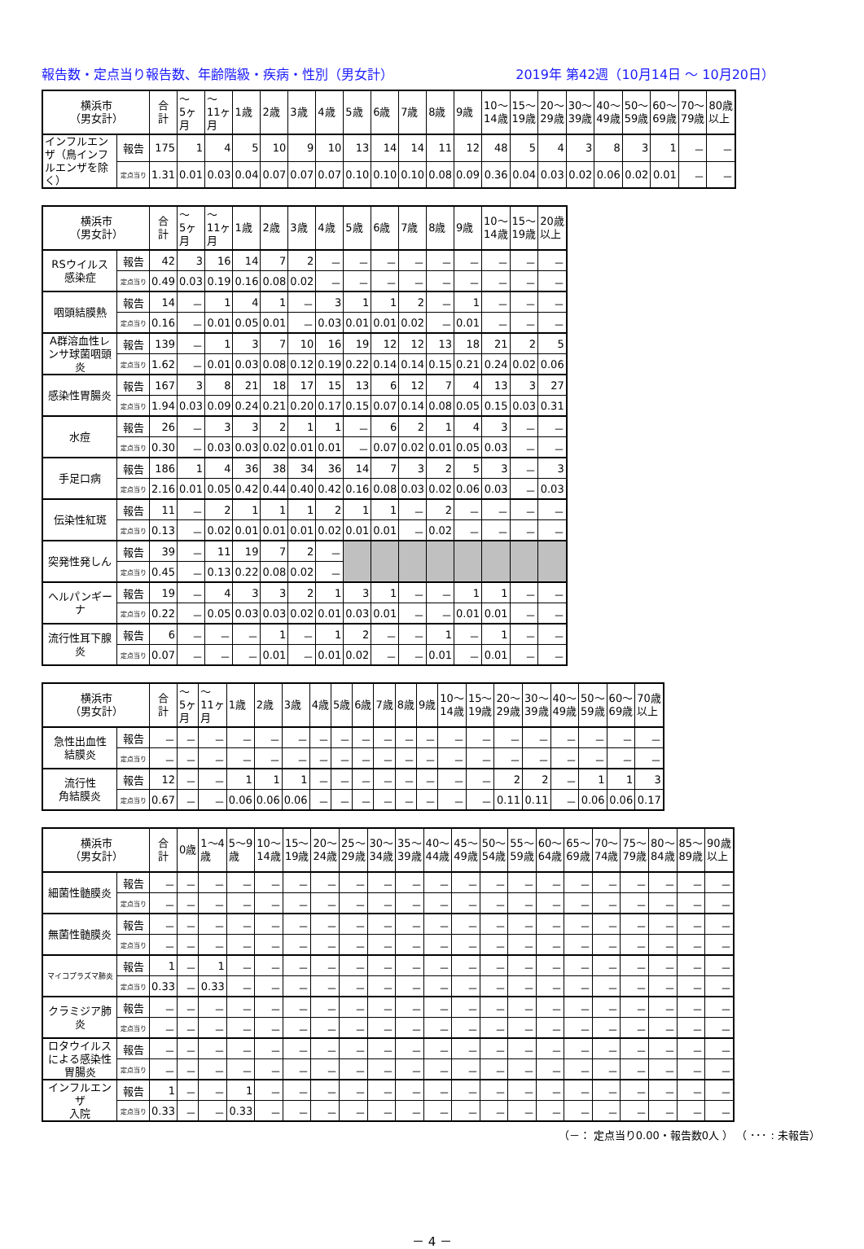報告数・定点当り報告数、年齢階級・疾病・性別（男女計） 2019年 第42週（10月14日 ～ 10月20日）
| 横浜市 （男女計） | | 合 計 | ～ 5ヶ 月 | ～ 11ヶ 月 | 1歳 | 2歳 | 3歳 | 4歳 | 5歳 | 6歳 | 7歳 | 8歳 | 9歳 | 10～ 14歳 | 15～ 19歳 | 20～ 29歳 | 30～ 39歳 | 40～ 49歳 | 50～ 59歳 | 60～ 69歳 | 70～ 79歳 | 80歳 以上 |
| --- | --- | --- | --- | --- | --- | --- | --- | --- | --- | --- | --- | --- | --- | --- | --- | --- | --- | --- | --- | --- | --- | --- |
| インフルエンザ（鳥インフルエンザを除く） | 報告 | 175 | 1 | 4 | 5 | 10 | 9 | 10 | 13 | 14 | 14 | 11 | 12 | 48 | 5 | 4 | 3 | 8 | 3 | 1 | － | － |
| | 定点当り | 1.31 | 0.01 | 0.03 | 0.04 | 0.07 | 0.07 | 0.07 | 0.10 | 0.10 | 0.10 | 0.08 | 0.09 | 0.36 | 0.04 | 0.03 | 0.02 | 0.06 | 0.02 | 0.01 | － | － |
| 横浜市 （男女計） | | 合 計 | ～ 5ヶ 月 | ～ 11ヶ 月 | 1歳 | 2歳 | 3歳 | 4歳 | 5歳 | 6歳 | 7歳 | 8歳 | 9歳 | 10～ 14歳 | 15～ 19歳 | 20歳 以上 |
| --- | --- | --- | --- | --- | --- | --- | --- | --- | --- | --- | --- | --- | --- | --- | --- | --- |
| RSウイルス 感染症 | 報告 | 42 | 3 | 16 | 14 | 7 | 2 | － | － | － | － | － | － | － | － | － |
| | 定点当り | 0.49 | 0.03 | 0.19 | 0.16 | 0.08 | 0.02 | － | － | － | － | － | － | － | － | － |
| 咽頭結膜熱 | 報告 | 14 | － | 1 | 4 | 1 | － | 3 | 1 | 1 | 2 | － | 1 | － | － | － |
| | 定点当り | 0.16 | － | 0.01 | 0.05 | 0.01 | － | 0.03 | 0.01 | 0.01 | 0.02 | － | 0.01 | － | － | － |
| A群溶血性レンサ球菌咽頭炎 | 報告 | 139 | － | 1 | 3 | 7 | 10 | 16 | 19 | 12 | 12 | 13 | 18 | 21 | 2 | 5 |
| | 定点当り | 1.62 | － | 0.01 | 0.03 | 0.08 | 0.12 | 0.19 | 0.22 | 0.14 | 0.14 | 0.15 | 0.21 | 0.24 | 0.02 | 0.06 |
| 感染性胃腸炎 | 報告 | 167 | 3 | 8 | 21 | 18 | 17 | 15 | 13 | 6 | 12 | 7 | 4 | 13 | 3 | 27 |
| | 定点当り | 1.94 | 0.03 | 0.09 | 0.24 | 0.21 | 0.20 | 0.17 | 0.15 | 0.07 | 0.14 | 0.08 | 0.05 | 0.15 | 0.03 | 0.31 |
| 水痘 | 報告 | 26 | － | 3 | 3 | 2 | 1 | 1 | － | 6 | 2 | 1 | 4 | 3 | － | － |
| | 定点当り | 0.30 | － | 0.03 | 0.03 | 0.02 | 0.01 | 0.01 | － | 0.07 | 0.02 | 0.01 | 0.05 | 0.03 | － | － |
| 手足口病 | 報告 | 186 | 1 | 4 | 36 | 38 | 34 | 36 | 14 | 7 | 3 | 2 | 5 | 3 | － | 3 |
| | 定点当り | 2.16 | 0.01 | 0.05 | 0.42 | 0.44 | 0.40 | 0.42 | 0.16 | 0.08 | 0.03 | 0.02 | 0.06 | 0.03 | － | 0.03 |
| 伝染性紅斑 | 報告 | 11 | － | 2 | 1 | 1 | 1 | 2 | 1 | 1 | － | 2 | － | － | － | － |
| | 定点当り | 0.13 | － | 0.02 | 0.01 | 0.01 | 0.01 | 0.02 | 0.01 | 0.01 | － | 0.02 | － | － | － | － |
| 突発性発しん | 報告 | 39 | － | 11 | 19 | 7 | 2 | － | | | | | | | | |
| | 定点当り | 0.45 | － | 0.13 | 0.22 | 0.08 | 0.02 | － | | | | | | | | |
| ヘルパンギーナ | 報告 | 19 | － | 4 | 3 | 3 | 2 | 1 | 3 | 1 | － | － | 1 | 1 | － | － |
| | 定点当り | 0.22 | － | 0.05 | 0.03 | 0.03 | 0.02 | 0.01 | 0.03 | 0.01 | － | － | 0.01 | 0.01 | － | － |
| 流行性耳下腺炎 | 報告 | 6 | － | － | － | 1 | － | 1 | 2 | － | － | 1 | － | 1 | － | － |
| | 定点当り | 0.07 | － | － | － | 0.01 | － | 0.01 | 0.02 | － | － | 0.01 | － | 0.01 | － | － |
| 横浜市 （男女計） | | 合 計 | ～ 5ヶ 月 | ～ 11ヶ 月 | 1歳 | 2歳 | 3歳 | 4歳 | 5歳 | 6歳 | 7歳 | 8歳 | 9歳 | 10～ 14歳 | 15～ 19歳 | 20～ 29歳 | 30～ 39歳 | 40～ 49歳 | 50～ 59歳 | 60～ 69歳 | 70歳 以上 |
| --- | --- | --- | --- | --- | --- | --- | --- | --- | --- | --- | --- | --- | --- | --- | --- | --- | --- | --- | --- | --- | --- |
| 急性出血性 結膜炎 | 報告 | － | － | － | － | － | － | － | － | － | － | － | － | － | － | － | － | － | － | － | － |
| | 定点当り | － | － | － | － | － | － | － | － | － | － | － | － | － | － | － | － | － | － | － | － |
| 流行性 角結膜炎 | 報告 | 12 | － | － | 1 | 1 | 1 | － | － | － | － | － | － | － | － | 2 | 2 | － | 1 | 1 | 3 |
| | 定点当り | 0.67 | － | － | 0.06 | 0.06 | 0.06 | － | － | － | － | － | － | － | － | 0.11 | 0.11 | － | 0.06 | 0.06 | 0.17 |
| 横浜市 （男女計） | | 合 計 | 0歳 | 1～4 歳 | 5～9 歳 | 10～ 14歳 | 15～ 19歳 | 20～ 24歳 | 25～ 29歳 | 30～ 34歳 | 35～ 39歳 | 40～ 44歳 | 45～ 49歳 | 50～ 54歳 | 55～ 59歳 | 60～ 64歳 | 65～ 69歳 | 70～ 74歳 | 75～ 79歳 | 80～ 84歳 | 85～ 89歳 | 90歳 以上 |
| --- | --- | --- | --- | --- | --- | --- | --- | --- | --- | --- | --- | --- | --- | --- | --- | --- | --- | --- | --- | --- | --- | --- |
| 細菌性髄膜炎 | 報告 | － | － | － | － | － | － | － | － | － | － | － | － | － | － | － | － | － | － | － | － | － |
| | 定点当り | － | － | － | － | － | － | － | － | － | － | － | － | － | － | － | － | － | － | － | － | － |
| 無菌性髄膜炎 | 報告 | － | － | － | － | － | － | － | － | － | － | － | － | － | － | － | － | － | － | － | － | － |
| | 定点当り | － | － | － | － | － | － | － | － | － | － | － | － | － | － | － | － | － | － | － | － | － |
| マイコプラズマ肺炎 | 報告 | 1 | － | 1 | － | － | － | － | － | － | － | － | － | － | － | － | － | － | － | － | － | － |
| | 定点当り | 0.33 | － | 0.33 | － | － | － | － | － | － | － | － | － | － | － | － | － | － | － | － | － | － |
| クラミジア肺炎 | 報告 | － | － | － | － | － | － | － | － | － | － | － | － | － | － | － | － | － | － | － | － | － |
| | 定点当り | － | － | － | － | － | － | － | － | － | － | － | － | － | － | － | － | － | － | － | － | － |
| ロタウイルスによる感染性胃腸炎 | 報告 | － | － | － | － | － | － | － | － | － | － | － | － | － | － | － | － | － | － | － | － | － |
| | 定点当り | － | － | － | － | － | － | － | － | － | － | － | － | － | － | － | － | － | － | － | － | － |
| インフルエンザ 入院 | 報告 | 1 | － | － | 1 | － | － | － | － | － | － | － | － | － | － | － | － | － | － | － | － | － |
| | 定点当り | 0.33 | － | － | 0.33 | － | － | － | － | － | － | － | － | － | － | － | － | － | － | － | － | － |
（－： 定点当り0.00・報告数0人 ） （ ･･･ : 未報告）
－ 4 －